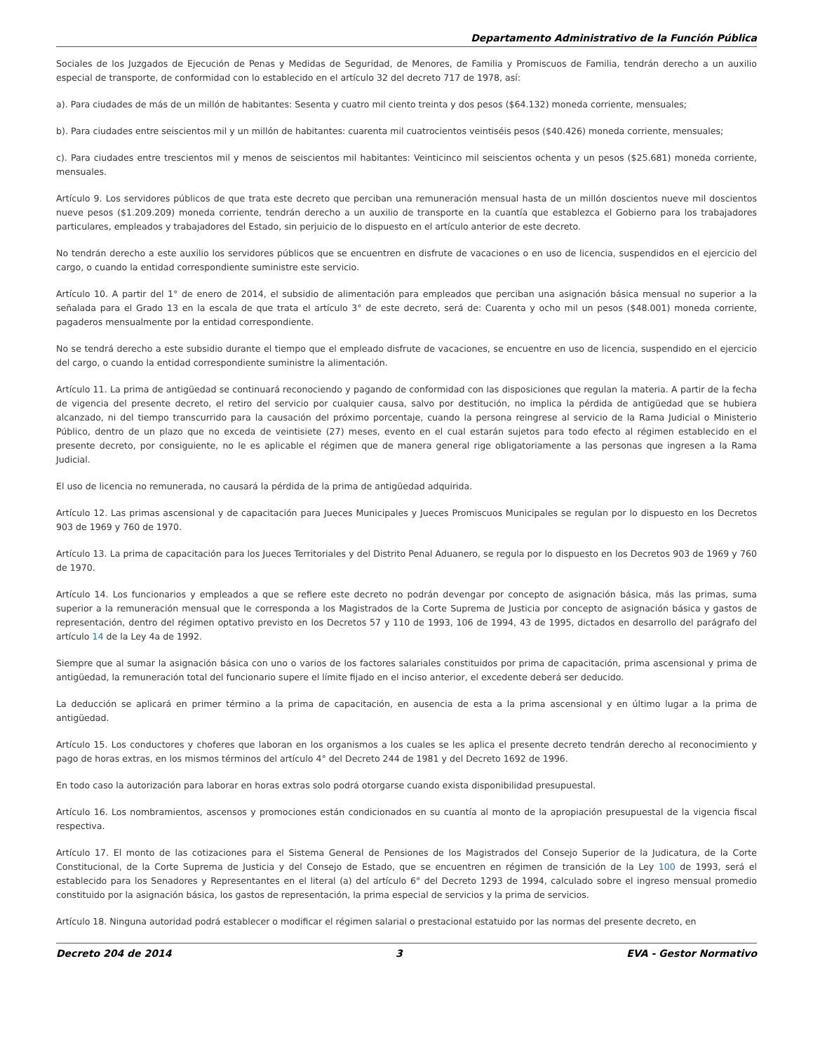Departamento Administrativo de la Función Pública
Sociales de los Juzgados de Ejecución de Penas y Medidas de Seguridad, de Menores, de Familia y Promiscuos de Familia, tendrán derecho a un auxilio especial de transporte, de conformidad con lo establecido en el artículo 32 del decreto 717 de 1978, así:
a). Para ciudades de más de un millón de habitantes: Sesenta y cuatro mil ciento treinta y dos pesos ($64.132) moneda corriente, mensuales;
b). Para ciudades entre seiscientos mil y un millón de habitantes: cuarenta mil cuatrocientos veintiséis pesos ($40.426) moneda corriente, mensuales;
c). Para ciudades entre trescientos mil y menos de seiscientos mil habitantes: Veinticinco mil seiscientos ochenta y un pesos ($25.681) moneda corriente, mensuales.
Artículo 9. Los servidores públicos de que trata este decreto que perciban una remuneración mensual hasta de un millón doscientos nueve mil doscientos nueve pesos ($1.209.209) moneda corriente, tendrán derecho a un auxilio de transporte en la cuantía que establezca el Gobierno para los trabajadores particulares, empleados y trabajadores del Estado, sin perjuicio de lo dispuesto en el artículo anterior de este decreto.
No tendrán derecho a este auxilio los servidores públicos que se encuentren en disfrute de vacaciones o en uso de licencia, suspendidos en el ejercicio del cargo, o cuando la entidad correspondiente suministre este servicio.
Artículo 10. A partir del 1° de enero de 2014, el subsidio de alimentación para empleados que perciban una asignación básica mensual no superior a la señalada para el Grado 13 en la escala de que trata el artículo 3° de este decreto, será de: Cuarenta y ocho mil un pesos ($48.001) moneda corriente, pagaderos mensualmente por la entidad correspondiente.
No se tendrá derecho a este subsidio durante el tiempo que el empleado disfrute de vacaciones, se encuentre en uso de licencia, suspendido en el ejercicio del cargo, o cuando la entidad correspondiente suministre la alimentación.
Artículo 11. La prima de antigüedad se continuará reconociendo y pagando de conformidad con las disposiciones que regulan la materia. A partir de la fecha de vigencia del presente decreto, el retiro del servicio por cualquier causa, salvo por destitución, no implica la pérdida de antigüedad que se hubiera alcanzado, ni del tiempo transcurrido para la causación del próximo porcentaje, cuando la persona reingrese al servicio de la Rama Judicial o Ministerio Público, dentro de un plazo que no exceda de veintisiete (27) meses, evento en el cual estarán sujetos para todo efecto al régimen establecido en el presente decreto, por consiguiente, no le es aplicable el régimen que de manera general rige obligatoriamente a las personas que ingresen a la Rama Judicial.
El uso de licencia no remunerada, no causará la pérdida de la prima de antigüedad adquirida.
Artículo 12. Las primas ascensional y de capacitación para Jueces Municipales y Jueces Promiscuos Municipales se regulan por lo dispuesto en los Decretos 903 de 1969 y 760 de 1970.
Artículo 13. La prima de capacitación para los Jueces Territoriales y del Distrito Penal Aduanero, se regula por lo dispuesto en los Decretos 903 de 1969 y 760 de 1970.
Artículo 14. Los funcionarios y empleados a que se refiere este decreto no podrán devengar por concepto de asignación básica, más las primas, suma superior a la remuneración mensual que le corresponda a los Magistrados de la Corte Suprema de Justicia por concepto de asignación básica y gastos de representación, dentro del régimen optativo previsto en los Decretos 57 y 110 de 1993, 106 de 1994, 43 de 1995, dictados en desarrollo del parágrafo del artículo 14 de la Ley 4a de 1992.
Siempre que al sumar la asignación básica con uno o varios de los factores salariales constituidos por prima de capacitación, prima ascensional y prima de antigüedad, la remuneración total del funcionario supere el límite fijado en el inciso anterior, el excedente deberá ser deducido.
La deducción se aplicará en primer término a la prima de capacitación, en ausencia de esta a la prima ascensional y en último lugar a la prima de antigüedad.
Artículo 15. Los conductores y choferes que laboran en los organismos a los cuales se les aplica el presente decreto tendrán derecho al reconocimiento y pago de horas extras, en los mismos términos del artículo 4° del Decreto 244 de 1981 y del Decreto 1692 de 1996.
En todo caso la autorización para laborar en horas extras solo podrá otorgarse cuando exista disponibilidad presupuestal.
Artículo 16. Los nombramientos, ascensos y promociones están condicionados en su cuantía al monto de la apropiación presupuestal de la vigencia fiscal respectiva.
Artículo 17. El monto de las cotizaciones para el Sistema General de Pensiones de los Magistrados del Consejo Superior de la Judicatura, de la Corte Constitucional, de la Corte Suprema de Justicia y del Consejo de Estado, que se encuentren en régimen de transición de la Ley 100 de 1993, será el establecido para los Senadores y Representantes en el literal (a) del artículo 6° del Decreto 1293 de 1994, calculado sobre el ingreso mensual promedio constituido por la asignación básica, los gastos de representación, la prima especial de servicios y la prima de servicios.
Artículo 18. Ninguna autoridad podrá establecer o modificar el régimen salarial o prestacional estatuido por las normas del presente decreto, en
Decreto 204 de 2014 3 EVA - Gestor Normativo